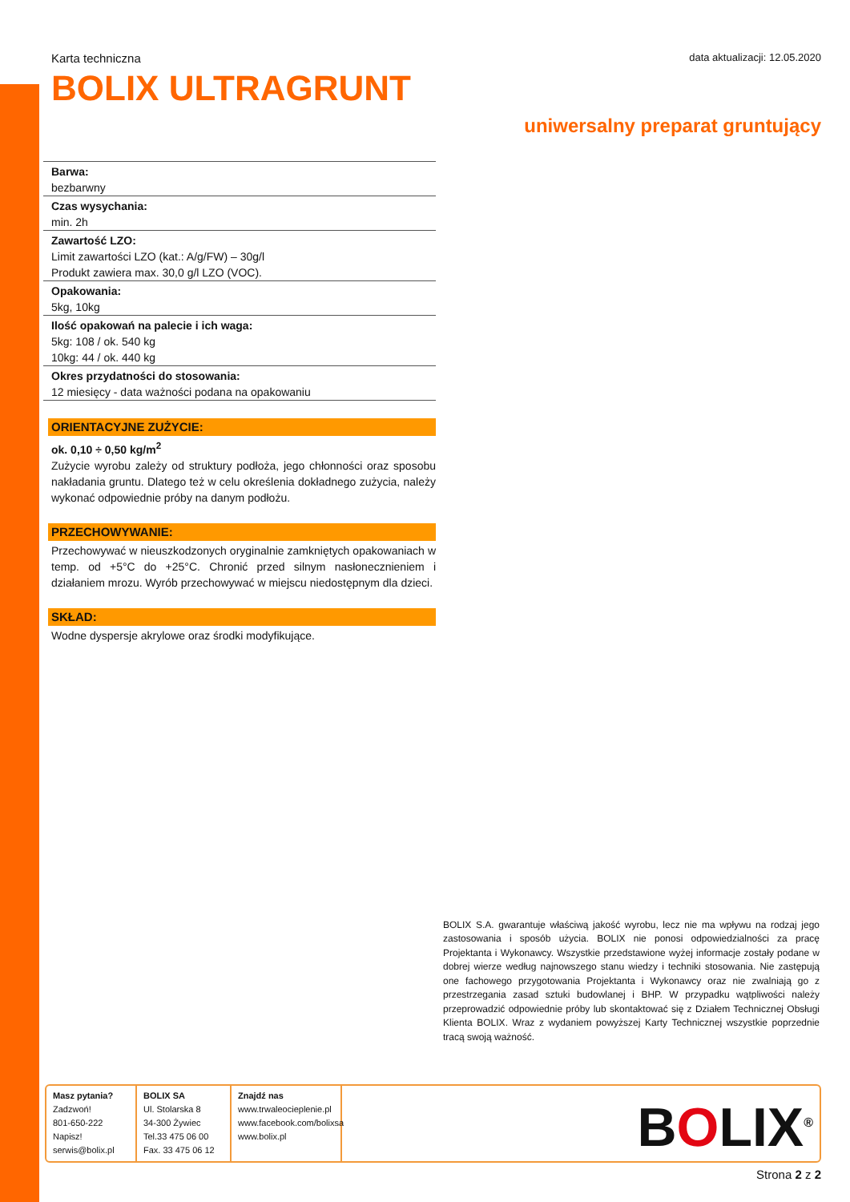Karta techniczna data aktualizacji: 12.05.2020
BOLIX ULTRAGRUNT
uniwersalny preparat gruntujący
Barwa:
bezbarwny
Czas wysychania:
min. 2h
Zawartość LZO:
Limit zawartości LZO (kat.: A/g/FW) – 30g/l
Produkt zawiera max. 30,0 g/l LZO (VOC).
Opakowania:
5kg, 10kg
Ilość opakowań na palecie i ich waga:
5kg: 108 / ok. 540 kg
10kg: 44 / ok. 440 kg
Okres przydatności do stosowania:
12 miesięcy - data ważności podana na opakowaniu
ORIENTACYJNE ZUŻYCIE:
ok. 0,10 ÷ 0,50 kg/m<sup>2</sup>
Zużycie wyrobu zależy od struktury podłoża, jego chłonności oraz sposobu nakładania gruntu. Dlatego też w celu określenia dokładnego zużycia, należy wykonać odpowiednie próby na danym podłożu.
PRZECHOWYWANIE:
Przechowywać w nieuszkodzonych oryginalnie zamkniętych opakowaniach w temp. od +5°C do +25°C. Chronić przed silnym nasłonecznieniem i działaniem mrozu. Wyrób przechowywać w miejscu niedostępnym dla dzieci.
SKŁAD:
Wodne dyspersje akrylowe oraz środki modyfikujące.
BOLIX S.A. gwarantuje właściwą jakość wyrobu, lecz nie ma wpływu na rodzaj jego zastosowania i sposób użycia. BOLIX nie ponosi odpowiedzialności za pracę Projektanta i Wykonawcy. Wszystkie przedstawione wyżej informacje zostały podane w dobrej wierze według najnowszego stanu wiedzy i techniki stosowania. Nie zastępują one fachowego przygotowania Projektanta i Wykonawcy oraz nie zwalniają go z przestrzegania zasad sztuki budowlanej i BHP. W przypadku wątpliwości należy przeprowadzić odpowiednie próby lub skontaktować się z Działem Technicznej Obsługi Klienta BOLIX. Wraz z wydaniem powyższej Karty Technicznej wszystkie poprzednie tracą swoją ważność.
Masz pytania?
Zadzwoń!
801-650-222
Napisz!
serwis@bolix.pl
BOLIX SA
Ul. Stolarska 8
34-300 Żywiec
Tel.33 475 06 00
Fax. 33 475 06 12
Znajdź nas
www.trwaleocieplenie.pl
www.facebook.com/bolixsa
www.bolix.pl
BOLIX<sup>®</sup>
Strona 2 z 2